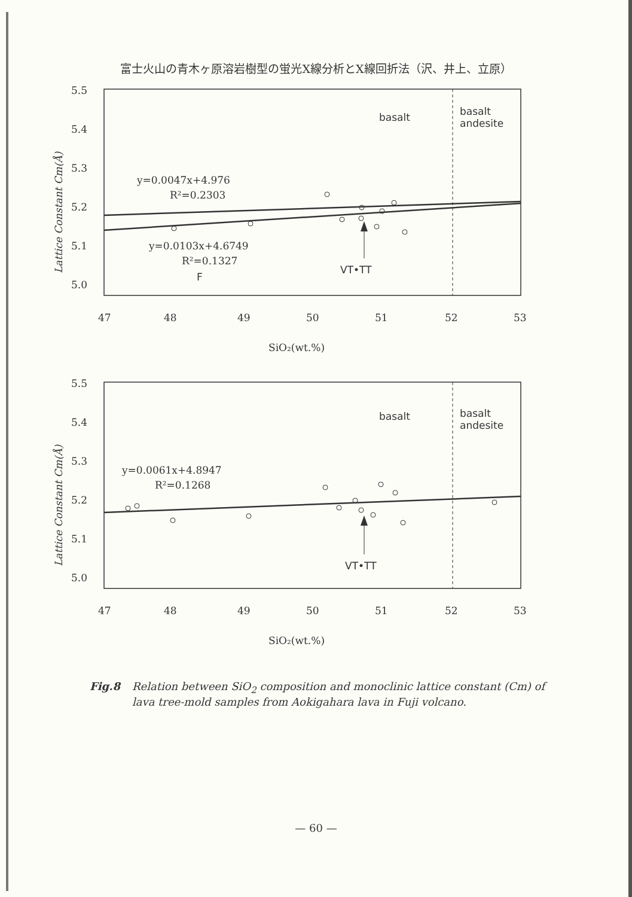富士火山の青木ヶ原溶岩樹型の蛍光X線分析とX線回折法（沢、井上、立原）
5.5
5.4
5.3
5.2
5.1
5.0
Lattice Constant Cm(Å)
basalt
basalt
andesite
y=0.0047x+4.976
R²=0.2303
y=0.0103x+4.6749
R²=0.1327
F
VT•TT
47
48
49
50
51
52
53
SiO₂(wt.%)
5.5
5.4
5.3
5.2
5.1
5.0
Lattice Constant Cm(Å)
basalt
basalt
andesite
y=0.0061x+4.8947
R²=0.1268
VT•TT
47
48
49
50
51
52
53
SiO₂(wt.%)
Fig.8 Relation between SiO<sub>2</sub> composition and monoclinic lattice constant (Cm) of lava tree-mold samples from Aokigahara lava in Fuji volcano.
— 60 —